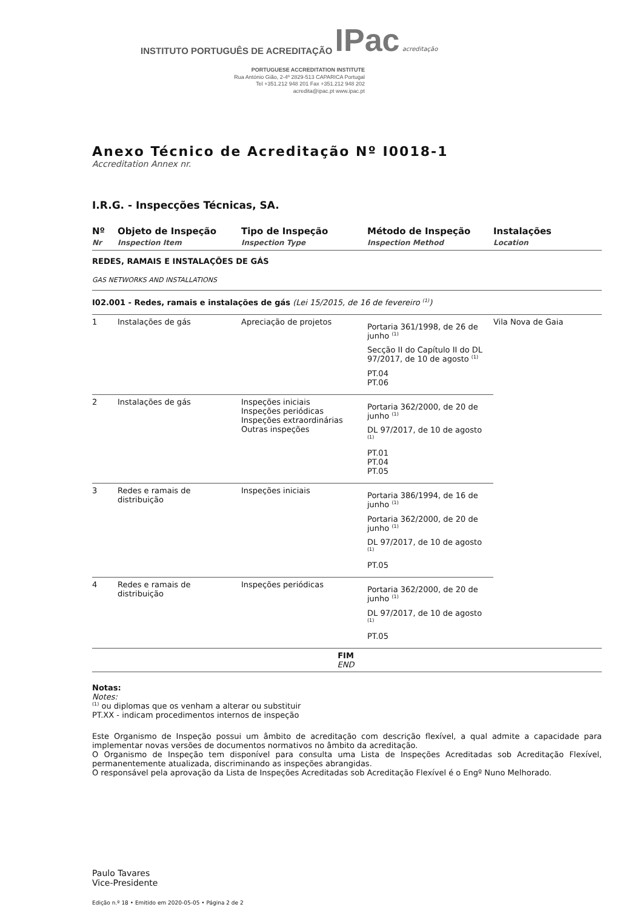INSTITUTO PORTUGUÊS DE ACREDITAÇÃO IPac acreditação
PORTUGUESE ACCREDITATION INSTITUTE
Rua António Gião, 2-4º 2829-513 CAPARICA Portugal
Tel +351.212 948 201 Fax +351.212 948 202
acredita@ipac.pt www.ipac.pt
Anexo Técnico de Acreditação Nº I0018-1
Accreditation Annex nr.
I.R.G. - Inspecções Técnicas, SA.
| Nº Nr | Objeto de Inspeção Inspection Item | Tipo de Inspeção Inspection Type | Método de Inspeção Inspection Method | Instalações Location |
| --- | --- | --- | --- | --- |
| REDES, RAMAIS E INSTALAÇÕES DE GÁS GAS NETWORKS AND INSTALLATIONS | | | | |
| I02.001 - Redes, ramais e instalações de gás (Lei 15/2015, de 16 de fevereiro <sup>(1)</sup>) | | | | |
| 1 | Instalações de gás | Apreciação de projetos | Portaria 361/1998, de 26 de junho <sup>(1)</sup> Secção II do Capítulo II do DL 97/2017, de 10 de agosto <sup>(1)</sup> PT.04 PT.06 | Vila Nova de Gaia |
| 2 | Instalações de gás | Inspeções iniciais Inspeções periódicas Inspeções extraordinárias Outras inspeções | Portaria 362/2000, de 20 de junho <sup>(1)</sup> DL 97/2017, de 10 de agosto <sup>(1)</sup> PT.01 PT.04 PT.05 | |
| 3 | Redes e ramais de distribuição | Inspeções iniciais | Portaria 386/1994, de 16 de junho <sup>(1)</sup> Portaria 362/2000, de 20 de junho <sup>(1)</sup> DL 97/2017, de 10 de agosto <sup>(1)</sup> PT.05 | |
| 4 | Redes e ramais de distribuição | Inspeções periódicas | Portaria 362/2000, de 20 de junho <sup>(1)</sup> DL 97/2017, de 10 de agosto <sup>(1)</sup> PT.05 | |
| FIM END | | | | |
Notas:
Notes:
<sup>(1)</sup> ou diplomas que os venham a alterar ou substituir
PT.XX - indicam procedimentos internos de inspeção
Este Organismo de Inspeção possui um âmbito de acreditação com descrição flexível, a qual admite a capacidade para implementar novas versões de documentos normativos no âmbito da acreditação.
O Organismo de Inspeção tem disponível para consulta uma Lista de Inspeções Acreditadas sob Acreditação Flexível, permanentemente atualizada, discriminando as inspeções abrangidas.
O responsável pela aprovação da Lista de Inspeções Acreditadas sob Acreditação Flexível é o Engº Nuno Melhorado.
Paulo Tavares
Vice-Presidente
Edição n.º 18 • Emitido em 2020-05-05 • Página 2 de 2